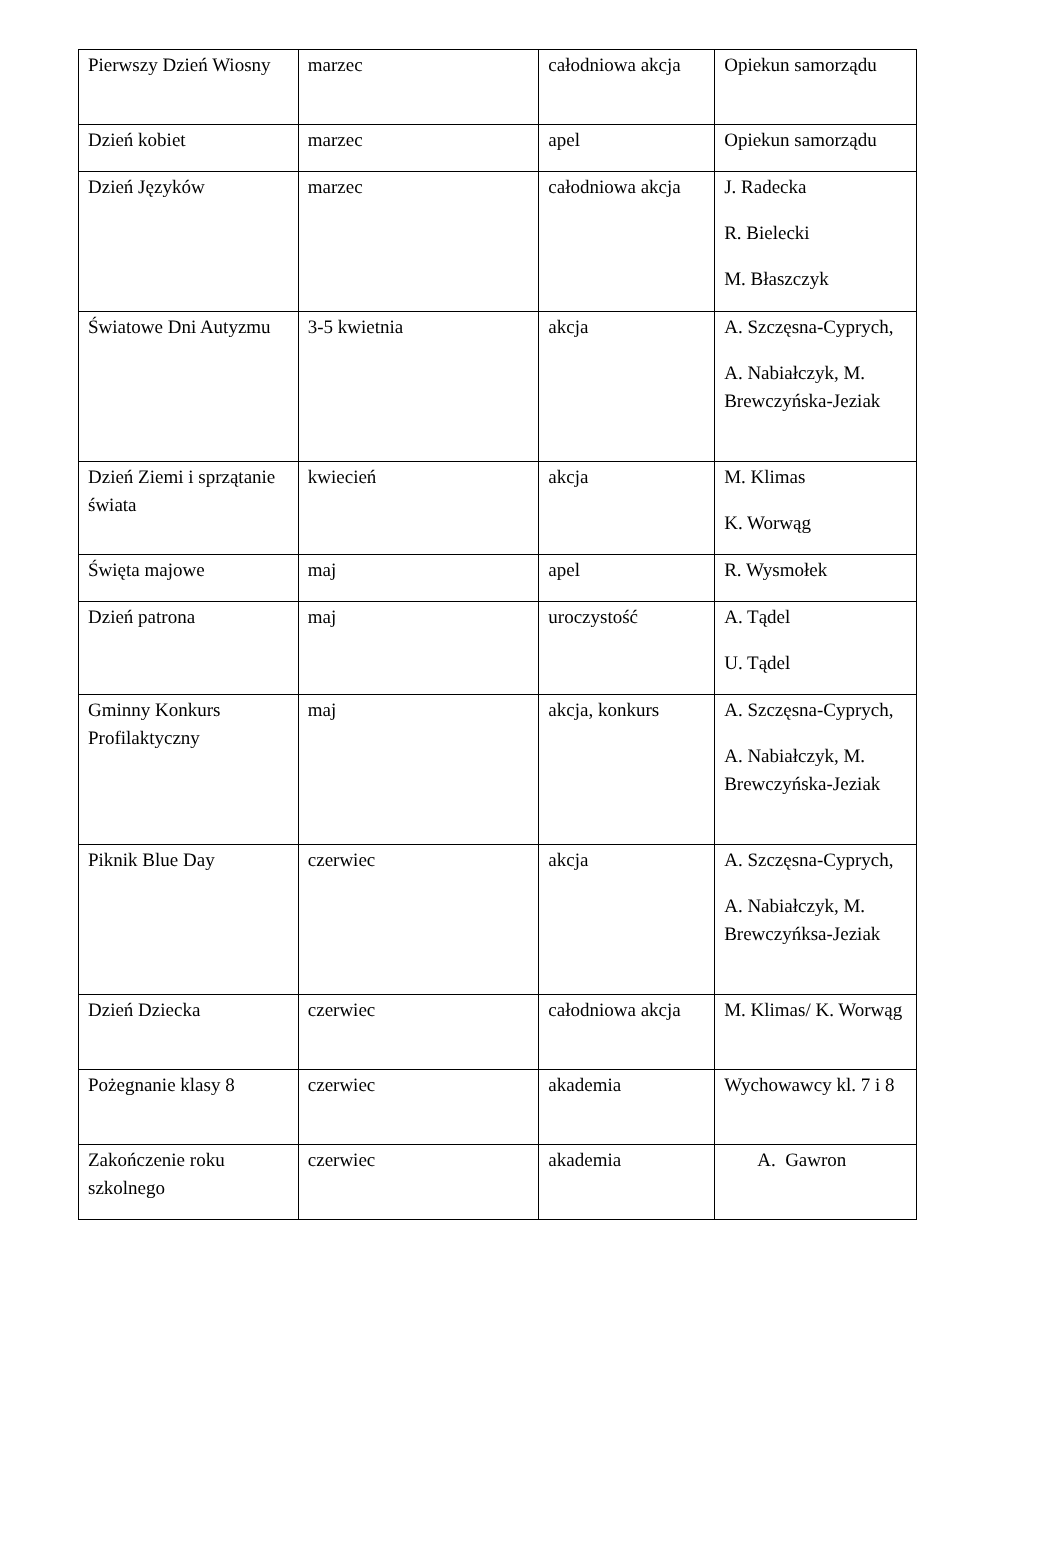| Pierwszy Dzień Wiosny | marzec | całodniowa akcja | Opiekun samorządu |
| Dzień kobiet | marzec | apel | Opiekun samorządu |
| Dzień Języków | marzec | całodniowa akcja | J. Radecka R. Bielecki M. Błaszczyk |
| Światowe Dni Autyzmu | 3-5 kwietnia | akcja | A. Szczęsna-Cyprych, A. Nabiałczyk, M. Brewczyńska-Jeziak |
| Dzień Ziemi i sprzątanie świata | kwiecień | akcja | M. Klimas K. Worwąg |
| Święta majowe | maj | apel | R. Wysmołek |
| Dzień patrona | maj | uroczystość | A. Tądel U. Tądel |
| Gminny Konkurs Profilaktyczny | maj | akcja, konkurs | A. Szczęsna-Cyprych, A. Nabiałczyk, M. Brewczyńska-Jeziak |
| Piknik Blue Day | czerwiec | akcja | A. Szczęsna-Cyprych, A. Nabiałczyk, M. Brewczyńksa-Jeziak |
| Dzień Dziecka | czerwiec | całodniowa akcja | M. Klimas/ K. Worwąg |
| Pożegnanie klasy 8 | czerwiec | akademia | Wychowawcy kl. 7 i 8 |
| Zakończenie roku szkolnego | czerwiec | akademia | A. Gawron |